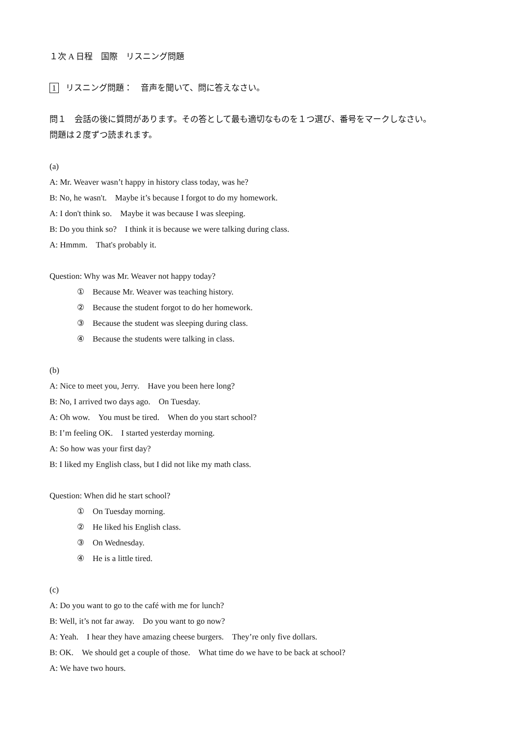１次 A 日程　国際　リスニング問題
1 リスニング問題：　音声を聞いて、問に答えなさい。
問１　会話の後に質問があります。その答として最も適切なものを１つ選び、番号をマークしなさい。
問題は２度ずつ読まれます。
(a)
A: Mr. Weaver wasn’t happy in history class today, was he?
B: No, he wasn't.　Maybe it’s because I forgot to do my homework.
A: I don't think so.　Maybe it was because I was sleeping.
B: Do you think so?　I think it is because we were talking during class.
A: Hmmm.　That's probably it.
Question: Why was Mr. Weaver not happy today?
①　Because Mr. Weaver was teaching history.
②　Because the student forgot to do her homework.
③　Because the student was sleeping during class.
④　Because the students were talking in class.
(b)
A: Nice to meet you, Jerry.　Have you been here long?
B: No, I arrived two days ago.　On Tuesday.
A: Oh wow.　You must be tired.　When do you start school?
B: I’m feeling OK.　I started yesterday morning.
A: So how was your first day?
B: I liked my English class, but I did not like my math class.
Question: When did he start school?
①　On Tuesday morning.
②　He liked his English class.
③　On Wednesday.
④　He is a little tired.
(c)
A: Do you want to go to the café with me for lunch?
B: Well, it’s not far away.　Do you want to go now?
A: Yeah.　I hear they have amazing cheese burgers.　They’re only five dollars.
B: OK.　We should get a couple of those.　What time do we have to be back at school?
A: We have two hours.